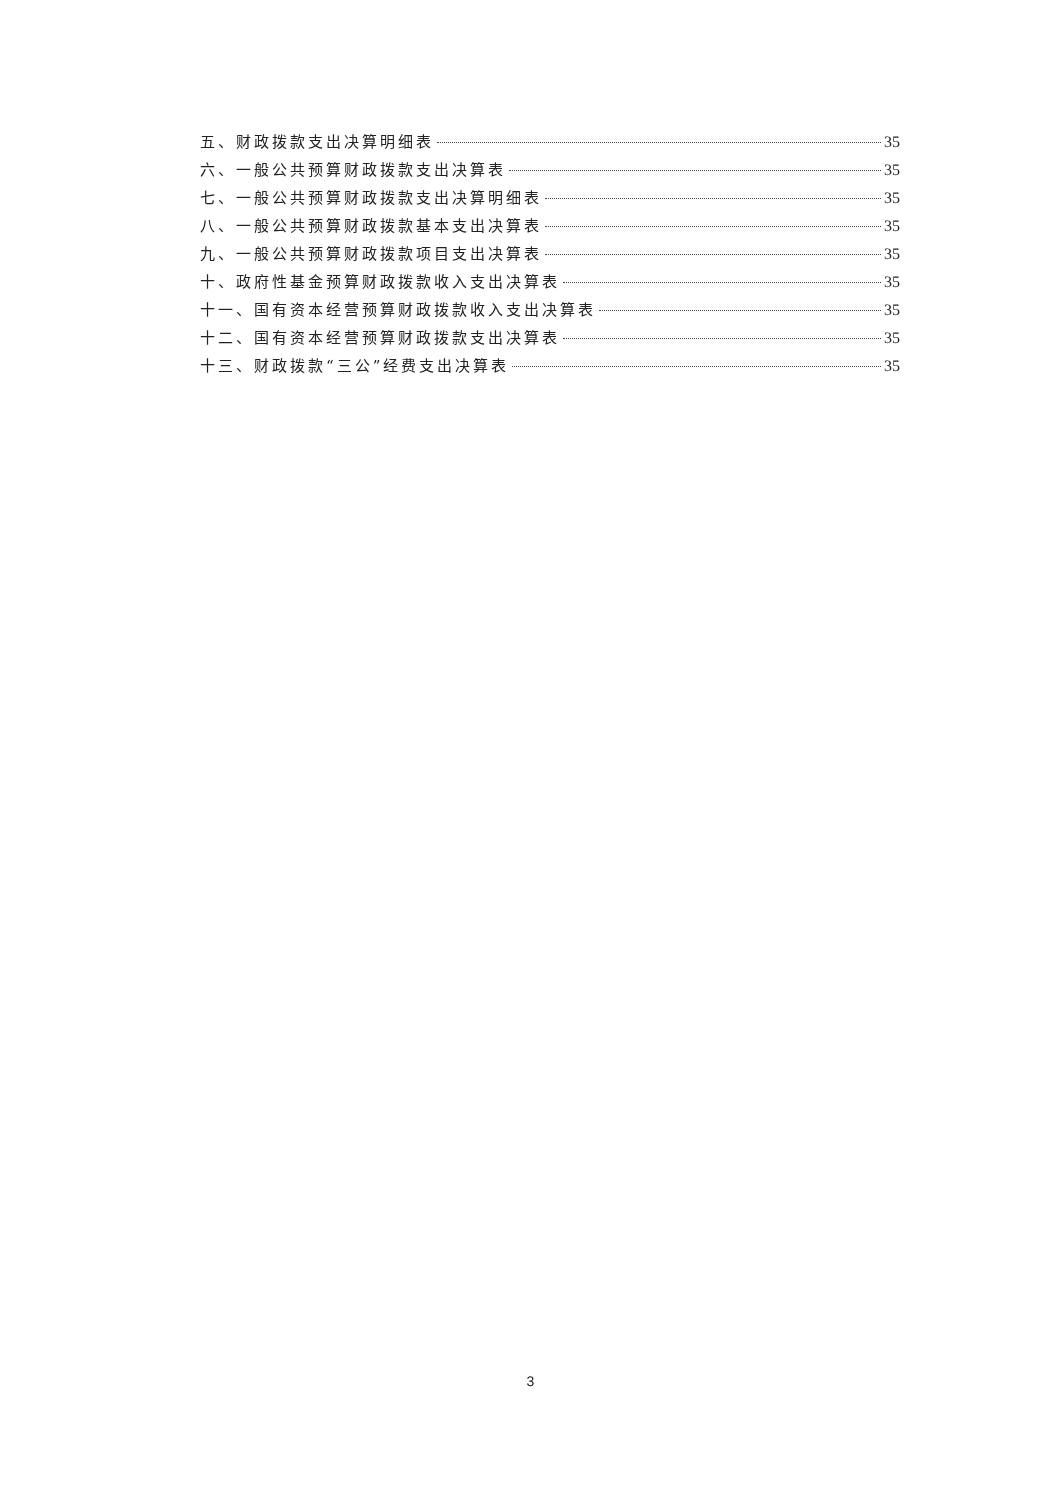五、财政拨款支出决算明细表 35
六、一般公共预算财政拨款支出决算表 35
七、一般公共预算财政拨款支出决算明细表 35
八、一般公共预算财政拨款基本支出决算表 35
九、一般公共预算财政拨款项目支出决算表 35
十、政府性基金预算财政拨款收入支出决算表 35
十一、国有资本经营预算财政拨款收入支出决算表 35
十二、国有资本经营预算财政拨款支出决算表 35
十三、财政拨款“三公”经费支出决算表 35
3